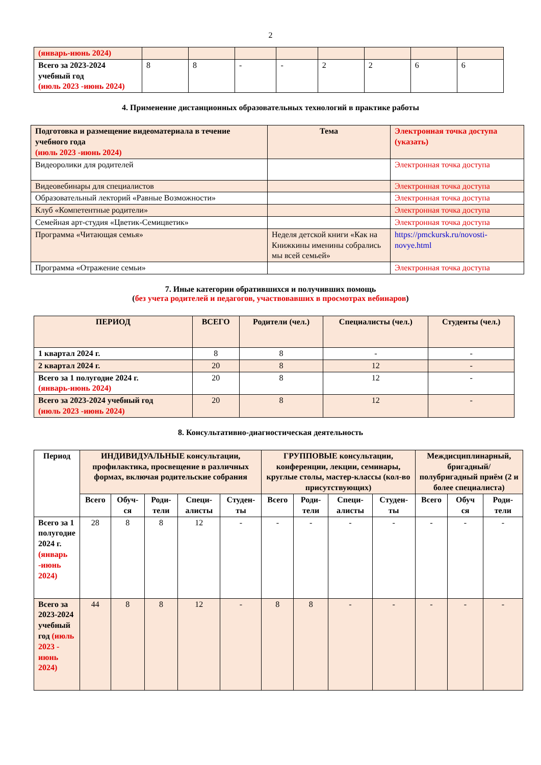2
| (январь-июнь 2024) | | | | | | | | |
| Всего за 2023-2024 учебный год (июль 2023 -июнь 2024) | 8 | 8 | - | - | 2 | 2 | 6 | 6 |
4. Применение дистанционных образовательных технологий в практике работы
| Подготовка и размещение видеоматериала в течение учебного года (июль 2023 -июнь 2024) | Тема | Электронная точка доступа (указать) |
| --- | --- | --- |
| Видеоролики для родителей | | Электронная точка доступа |
| Видеовебинары для специалистов | | Электронная точка доступа |
| Образовательный лекторий «Равные Возможности» | | Электронная точка доступа |
| Клуб «Компетентные родители» | | Электронная точка доступа |
| Семейная арт-студия «Цветик-Семицветик» | | Электронная точка доступа |
| Программа «Читающая семья» | Неделя детской книги «Как на Книжкины именины собрались мы всей семьей» | https://pmckursk.ru/novosti-novye.html |
| Программа «Отражение семьи» | | Электронная точка доступа |
7. Иные категории обратившихся и получивших помощь
(без учета родителей и педагогов, участвовавших в просмотрах вебинаров)
| ПЕРИОД | ВСЕГО | Родители (чел.) | Специалисты (чел.) | Студенты (чел.) |
| --- | --- | --- | --- | --- |
| 1 квартал 2024 г. | 8 | 8 | - | - |
| 2 квартал 2024 г. | 20 | 8 | 12 | - |
| Всего за 1 полугодие 2024 г. (январь-июнь 2024) | 20 | 8 | 12 | - |
| Всего за 2023-2024 учебный год (июль 2023 -июнь 2024) | 20 | 8 | 12 | - |
8. Консультативно-диагностическая деятельность
| Период | ИНДИВИДУАЛЬНЫЕ консультации, профилактика, просвещение в различных формах, включая родительские собрания | | | | | ГРУППОВЫЕ консультации, конференции, лекции, семинары, круглые столы, мастер-классы (кол-во присутствующих) | | | | Междисциплинарный, бригадный/ полубригадный приём (2 и более специалиста) | | |
| --- | --- | --- | --- | --- | --- | --- | --- | --- | --- | --- | --- | --- |
| | Всего | Обуч-ся | Роди-тели | Специ-алисты | Студен-ты | Всего | Роди-тели | Специ-алисты | Студен-ты | Всего | Обуч ся | Роди-тели |
| Всего за 1 полугодие 2024 г. (январь -июнь 2024) | 28 | 8 | 8 | 12 | - | - | - | - | - | - | - | - |
| Всего за 2023-2024 учебный год (июль 2023 - июнь 2024) | 44 | 8 | 8 | 12 | - | 8 | 8 | - | - | - | - | - |